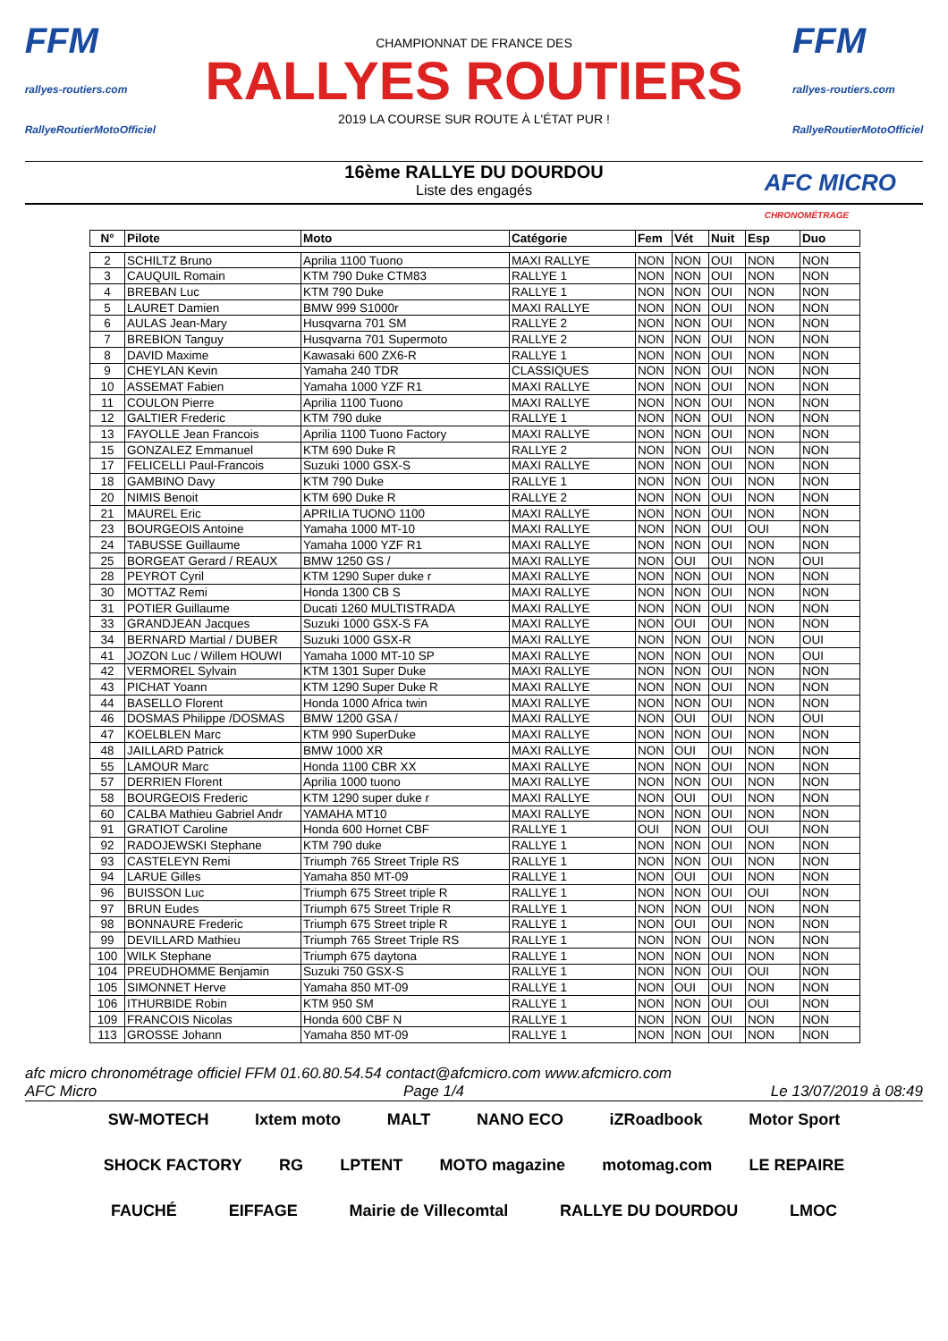FFM
rallyes-routiers.com
RallyeRoutierMotoOfficiel
CHAMPIONNAT DE FRANCE DES
RALLYES ROUTIERS
2019 LA COURSE SUR ROUTE À L'ÉTAT PUR !
FFM
rallyes-routiers.com
RallyeRoutierMotoOfficiel
16ème RALLYE DU DOURDOU
Liste des engagés
AFC MICRO
CHRONOMÉTRAGE
| N° | Pilote | Moto | Catégorie | Fem | Vét | Nuit | Esp | Duo |
| --- | --- | --- | --- | --- | --- | --- | --- | --- |
| 2 | SCHILTZ Bruno | Aprilia 1100 Tuono | MAXI RALLYE | NON | NON | OUI | NON | NON |
| 3 | CAUQUIL Romain | KTM 790 Duke CTM83 | RALLYE 1 | NON | NON | OUI | NON | NON |
| 4 | BREBAN Luc | KTM 790 Duke | RALLYE 1 | NON | NON | OUI | NON | NON |
| 5 | LAURET Damien | BMW 999 S1000r | MAXI RALLYE | NON | NON | OUI | NON | NON |
| 6 | AULAS Jean-Mary | Husqvarna 701 SM | RALLYE 2 | NON | NON | OUI | NON | NON |
| 7 | BREBION Tanguy | Husqvarna 701 Supermoto | RALLYE 2 | NON | NON | OUI | NON | NON |
| 8 | DAVID Maxime | Kawasaki 600 ZX6-R | RALLYE 1 | NON | NON | OUI | NON | NON |
| 9 | CHEYLAN Kevin | Yamaha 240 TDR | CLASSIQUES | NON | NON | OUI | NON | NON |
| 10 | ASSEMAT Fabien | Yamaha 1000 YZF R1 | MAXI RALLYE | NON | NON | OUI | NON | NON |
| 11 | COULON Pierre | Aprilia 1100 Tuono | MAXI RALLYE | NON | NON | OUI | NON | NON |
| 12 | GALTIER Frederic | KTM 790 duke | RALLYE 1 | NON | NON | OUI | NON | NON |
| 13 | FAYOLLE Jean Francois | Aprilia 1100 Tuono Factory | MAXI RALLYE | NON | NON | OUI | NON | NON |
| 15 | GONZALEZ Emmanuel | KTM 690 Duke R | RALLYE 2 | NON | NON | OUI | NON | NON |
| 17 | FELICELLI Paul-Francois | Suzuki 1000 GSX-S | MAXI RALLYE | NON | NON | OUI | NON | NON |
| 18 | GAMBINO Davy | KTM 790 Duke | RALLYE 1 | NON | NON | OUI | NON | NON |
| 20 | NIMIS Benoit | KTM 690 Duke R | RALLYE 2 | NON | NON | OUI | NON | NON |
| 21 | MAUREL Eric | APRILIA TUONO 1100 | MAXI RALLYE | NON | NON | OUI | NON | NON |
| 23 | BOURGEOIS Antoine | Yamaha 1000 MT-10 | MAXI RALLYE | NON | NON | OUI | OUI | NON |
| 24 | TABUSSE Guillaume | Yamaha 1000 YZF R1 | MAXI RALLYE | NON | NON | OUI | NON | NON |
| 25 | BORGEAT Gerard / REAUX | BMW 1250 GS / | MAXI RALLYE | NON | OUI | OUI | NON | OUI |
| 28 | PEYROT Cyril | KTM 1290 Super duke r | MAXI RALLYE | NON | NON | OUI | NON | NON |
| 30 | MOTTAZ Remi | Honda 1300 CB S | MAXI RALLYE | NON | NON | OUI | NON | NON |
| 31 | POTIER Guillaume | Ducati 1260 MULTISTRADA | MAXI RALLYE | NON | NON | OUI | NON | NON |
| 33 | GRANDJEAN Jacques | Suzuki 1000 GSX-S FA | MAXI RALLYE | NON | OUI | OUI | NON | NON |
| 34 | BERNARD Martial / DUBER | Suzuki 1000 GSX-R | MAXI RALLYE | NON | NON | OUI | NON | OUI |
| 41 | JOZON Luc / Willem HOUWI | Yamaha 1000 MT-10 SP | MAXI RALLYE | NON | NON | OUI | NON | OUI |
| 42 | VERMOREL Sylvain | KTM 1301 Super Duke | MAXI RALLYE | NON | NON | OUI | NON | NON |
| 43 | PICHAT Yoann | KTM 1290 Super Duke R | MAXI RALLYE | NON | NON | OUI | NON | NON |
| 44 | BASELLO Florent | Honda 1000 Africa twin | MAXI RALLYE | NON | NON | OUI | NON | NON |
| 46 | DOSMAS Philippe /DOSMAS | BMW 1200 GSA / | MAXI RALLYE | NON | OUI | OUI | NON | OUI |
| 47 | KOELBLEN Marc | KTM 990 SuperDuke | MAXI RALLYE | NON | NON | OUI | NON | NON |
| 48 | JAILLARD Patrick | BMW 1000 XR | MAXI RALLYE | NON | OUI | OUI | NON | NON |
| 55 | LAMOUR Marc | Honda 1100 CBR XX | MAXI RALLYE | NON | NON | OUI | NON | NON |
| 57 | DERRIEN Florent | Aprilia 1000 tuono | MAXI RALLYE | NON | NON | OUI | NON | NON |
| 58 | BOURGEOIS Frederic | KTM 1290 super duke r | MAXI RALLYE | NON | OUI | OUI | NON | NON |
| 60 | CALBA Mathieu Gabriel Andr | YAMAHA MT10 | MAXI RALLYE | NON | NON | OUI | NON | NON |
| 91 | GRATIOT Caroline | Honda 600 Hornet CBF | RALLYE 1 | OUI | NON | OUI | OUI | NON |
| 92 | RADOJEWSKI Stephane | KTM 790 duke | RALLYE 1 | NON | NON | OUI | NON | NON |
| 93 | CASTELEYN Remi | Triumph 765 Street Triple RS | RALLYE 1 | NON | NON | OUI | NON | NON |
| 94 | LARUE Gilles | Yamaha 850 MT-09 | RALLYE 1 | NON | OUI | OUI | NON | NON |
| 96 | BUISSON Luc | Triumph 675 Street triple R | RALLYE 1 | NON | NON | OUI | OUI | NON |
| 97 | BRUN Eudes | Triumph 675 Street Triple R | RALLYE 1 | NON | NON | OUI | NON | NON |
| 98 | BONNAURE Frederic | Triumph 675 Street triple R | RALLYE 1 | NON | OUI | OUI | NON | NON |
| 99 | DEVILLARD Mathieu | Triumph 765 Street Triple RS | RALLYE 1 | NON | NON | OUI | NON | NON |
| 100 | WILK Stephane | Triumph 675 daytona | RALLYE 1 | NON | NON | OUI | NON | NON |
| 104 | PREUDHOMME Benjamin | Suzuki 750 GSX-S | RALLYE 1 | NON | NON | OUI | OUI | NON |
| 105 | SIMONNET Herve | Yamaha 850 MT-09 | RALLYE 1 | NON | OUI | OUI | NON | NON |
| 106 | ITHURBIDE Robin | KTM 950 SM | RALLYE 1 | NON | NON | OUI | OUI | NON |
| 109 | FRANCOIS Nicolas | Honda 600 CBF N | RALLYE 1 | NON | NON | OUI | NON | NON |
| 113 | GROSSE Johann | Yamaha 850 MT-09 | RALLYE 1 | NON | NON | OUI | NON | NON |
afc micro chronométrage officiel FFM 01.60.80.54.54 contact@afcmicro.com www.afcmicro.com
AFC Micro Page 1/4 Le 13/07/2019 à 08:49
SW-MOTECH Ixtem moto MALT NANO ECO iZRoadbook Motor Sport SHOCK FACTORY RG LPTENT MOTO magazine motomag.com LE REPAIRE FAUCHÉ EIFFAGE Mairie de Villecomtal RALLYE DU DOURDOU LMOC